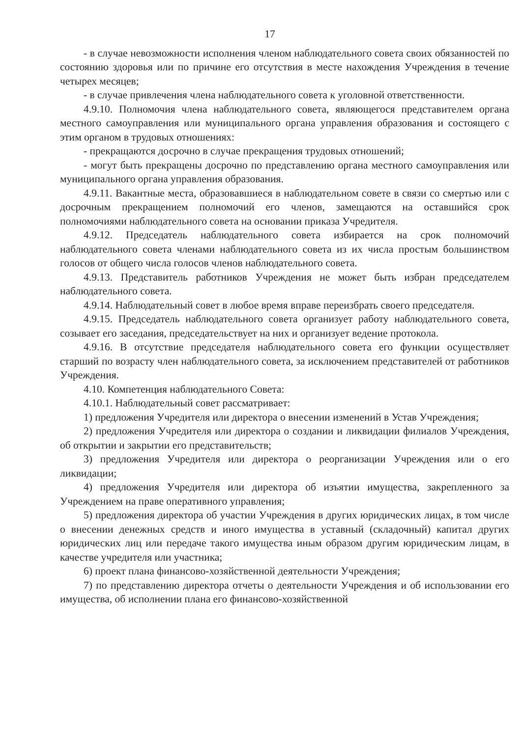17
- в случае невозможности исполнения членом наблюдательного совета своих обязанностей по состоянию здоровья или по причине его отсутствия в месте нахождения Учреждения в течение четырех месяцев;
- в случае привлечения члена наблюдательного совета к уголовной ответственности.
4.9.10. Полномочия члена наблюдательного совета, являющегося представителем органа местного самоуправления или муниципального органа управления образования и состоящего с этим органом в трудовых отношениях:
- прекращаются досрочно в случае прекращения трудовых отношений;
- могут быть прекращены досрочно по представлению органа местного самоуправления или муниципального органа управления образования.
4.9.11. Вакантные места, образовавшиеся в наблюдательном совете в связи со смертью или с досрочным прекращением полномочий его членов, замещаются на оставшийся срок полномочиями наблюдательного совета на основании приказа Учредителя.
4.9.12. Председатель наблюдательного совета избирается на срок полномочий наблюдательного совета членами наблюдательного совета из их числа простым большинством голосов от общего числа голосов членов наблюдательного совета.
4.9.13. Представитель работников Учреждения не может быть избран председателем наблюдательного совета.
4.9.14. Наблюдательный совет в любое время вправе переизбрать своего председателя.
4.9.15. Председатель наблюдательного совета организует работу наблюдательного совета, созывает его заседания, председательствует на них и организует ведение протокола.
4.9.16. В отсутствие председателя наблюдательного совета его функции осуществляет старший по возрасту член наблюдательного совета, за исключением представителей от работников Учреждения.
4.10. Компетенция наблюдательного Совета:
4.10.1. Наблюдательный совет рассматривает:
1) предложения Учредителя или директора о внесении изменений в Устав Учреждения;
2) предложения Учредителя или директора о создании и ликвидации филиалов Учреждения, об открытии и закрытии его представительств;
3) предложения Учредителя или директора о реорганизации Учреждения или о его ликвидации;
4) предложения Учредителя или директора об изъятии имущества, закрепленного за Учреждением на праве оперативного управления;
5) предложения директора об участии Учреждения в других юридических лицах, в том числе о внесении денежных средств и иного имущества в уставный (складочный) капитал других юридических лиц или передаче такого имущества иным образом другим юридическим лицам, в качестве учредителя или участника;
6) проект плана финансово-хозяйственной деятельности Учреждения;
7) по представлению директора отчеты о деятельности Учреждения и об использовании его имущества, об исполнении плана его финансово-хозяйственной